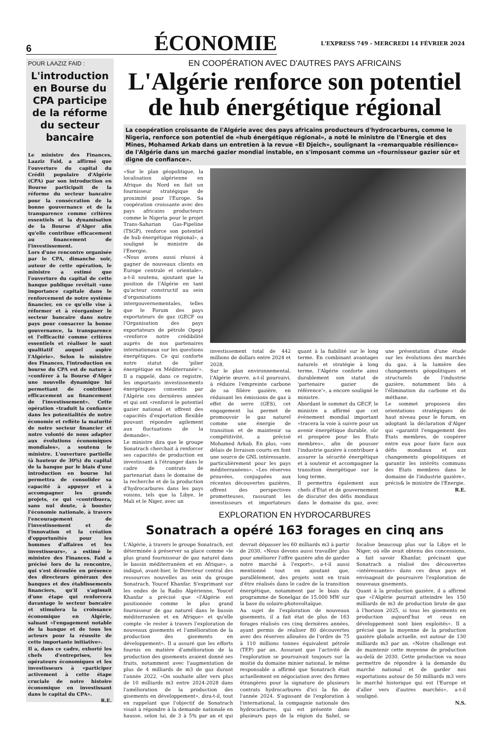6 ÉCONOMIE
L'EXPRESS 749 - MERCREDI 14 FÉVRIER 2024
POUR LAAZIZ FAID :
L'introduction en Bourse du CPA participe de la réforme du secteur bancaire
Le ministre des Finances, Laaziz Faid, a affirmé que l'ouverture du capital du Crédit populaire d'Algérie (CPA) par son introduction en Bourse participait de la réforme du secteur bancaire pour la consécration de la bonne gouvernance et de la transparence comme critères essentiels et la dynamisation de la Bourse d'Alger afin qu'elle contribue efficacement au financement de l'investissement.
Lors d'une rencontre organisée par le CPA, dimanche soir, autour de cette opération, le ministre a estimé que l'ouverture du capital de cette banque publique revêtait «une importance capitale dans le renforcement de notre système financier, en ce qu'elle vise à réformer et à réorganiser le secteur bancaire dans notre pays pour consacrer la bonne gouvernance, la transparence et l'efficacité comme critères essentiels et réaliser le saut qualitatif auquel aspire l'Algérie». Selon le ministre des Finances, l'introduction en bourse du CPA est de nature à «conférer à la Bourse d'Alger une nouvelle dynamique lui permettant de contribuer efficacement au financement de l'investissement». Cette opération «traduit la confiance dans les potentialités de notre économie et reflète la maturité de notre secteur financier et notre volonté de nous adapter aux évolutions économiques mondiales», a soutenu le ministre. L'ouverture partielle (à hauteur de 30%) du capital de la banque par le biais d'une introduction en bourse lui permettra de consolider sa capacité à appuyer et à accompagner les grands projets, ce qui «contribuera, sans nul doute, à booster l'économie nationale, à travers l'encouragement de l'investissement et de l'innovation et la création d'opportunités pour les hommes d'affaires et les investisseurs», a estimé le ministre des Finances. Faid a précisé lors de la rencontre, qui s'est déroulée en présence des directeurs généraux des banques et des établissements financiers, qu'il s'agissait d'une étape qui renforcera davantage le secteur bancaire et stimulera la croissance économique en Algérie, saluant «l'engagement notable de la banque et de tous les acteurs pour la réussite de cette importante initiative».
Il a, dans ce cadre, exhorté les chefs d'entreprises, les opérateurs économiques et les investisseurs à «participer activement à cette étape cruciale de notre histoire économique en investissant dans le capital du CPA».
R.E.
EN COOPÉRATION AVEC D'AUTRES PAYS AFRICAINS
L'Algérie renforce son potentiel de hub énergétique régional
La coopération croissante de l'Algérie avec des pays africains producteurs d'hydrocarbures, comme le Nigeria, renforce son potentiel de «hub énergétique régional», a noté le ministre de l'Energie et des Mines, Mohamed Arkab dans un entretien à la revue «El Djeich», soulignant la «remarquable résilience» de l'Algérie dans un marché gazier mondial instable, en s'imposant comme un «fournisseur gazier sûr et digne de confiance».
«Sur le plan géopolitique, la localisation algérienne en Afrique du Nord en fait un fournisseur stratégique de proximité pour l'Europe. Sa coopération croissante avec des pays africains producteurs comme le Nigeria pour le projet Trans-Saharian Gas-Pipeline (TSGP), renforce son potentiel de hub énergétique régional», a souligné le ministre de l'Energie.
«Nous avons aussi réussi à gagner de nouveaux clients en Europe centrale et orientale», a-t-il soutenu, ajoutant que la position de l'Algérie en tant qu'acteur constructif au sein d'organisations intergouvernementales, telles que le Forum des pays exportateurs de gaz (GECF ou l'Organisation des pays exportateurs de pétrole Opep) «renforce notre crédibilité auprès de nos partenaires internationaux sur les questions énergétiques. Ce qui conforte notre statut de 'pilier énergétique en Méditerranée'». Il a rappelé, dans ce registre, les importants investissements énergétiques consentis par l'Algérie ces dernières années et qui ont «renforcé le potentiel gazier national et offrent des capacités d'exportation flexible pouvant répondre agilement aux fluctuations de la demande».
Le ministre dira que le groupe Sonatrach cherchait à renforcer ses capacités de production en investissant à l'étranger dans le cadre de contrats de partenariat dans le domaine de la recherche et de la production d'hydrocarbures dans les pays voisins, tels que la Libye, le Mali et le Niger, avec un
investissement total de 442 millions de dollars entre 2024 et 2028.
Sur le plan environnemental, l'Algérie œuvre, a-t-il poursuivi, à réduire l'empreinte carbone de sa filière gazière, en réduisant les émissions de gaz à effet de serre (GES), cet engagement lui permet de promouvoir le gaz naturel comme une énergie de transition et de maintenir sa compétitivité, a précisé Mohamed Arkab. En plus, «ses délais de livraison courts en font une source de GNL intéressante, particulièrement pour les pays méditerranéens». «Les réserves prouvées, conjuguées aux récentes découvertes gazières, offrent des perspectives prometteuses, rassurant les investisseurs et importateurs quant à la fiabilité sur le long terme. En combinant avantages naturels et stratégie à long terme, l'Algérie conforte ainsi durablement son statut de 'partenaire gazier de référence'», a encore souligné le ministre.
Abordant le sommet du GECF, le ministre a affirmé que cet évènement mondial important «tracera la voie à suivre pour un avenir énergétique durable, sûr et prospère pour les Etats membres», afin de pousser l'industrie gazière à contribuer à assurer la sécurité énergétique et à soutenir et accompagner la transition énergétique sur le long terme.
Il permettra également aux chefs d'Etat et de gouvernement de discuter des défis mondiaux dans le domaine du gaz, avec une présentation d'une étude sur les évolutions des marchés du gaz, à la lumière des changements géopolitiques et structurels de l'industrie gazière, notamment liés à l'élimination du carbone et du méthane.
Le sommet proposera des orientations stratégiques de haut niveau pour le forum, en adoptant la déclaration d'Alger qui «garantit l'engagement des Etats membres, de coopérer entre eux pour faire face aux défis mondiaux et aux changements géopolitiques et garantir les intérêts communs des Etats membres dans le domaine de l'industrie gazière», précis& le ministre de l'Energie.
R.E.
EXPLORATION EN HYDROCARBURES
Sonatrach a opéré 163 forages en cinq ans
L'Algérie, à travers le groupe Sonatrach, est déterminée à préserver sa place comme «le plus grand fournisseur de gaz naturel dans le bassin méditerranéen et en Afrique», a indiqué, avant-hier, le Directeur central des ressources nouvelles au sein du groupe Sonatrach, Youcef Khanfar. S'exprimant sur les ondes de la Radio Algérienne, Youcef Khanfar a précisé que «l'Algérie est positionnée comme le plus grand fournisseur de gaz naturel dans le bassin méditerranéen et en Afrique» et qu'elle compte «le rester à travers l'exploration de nouveaux gisements et l'amélioration de la production des gisements en développement». Il a assuré que les efforts fournis en matière d'amélioration de la production des gisements avaient donné ses fruits, notamment avec l'augmentation de plus de 4 milliards de m3 de gaz durant l'année 2022. «On souhaite aller vers plus de 10 milliards m3 entre 2024-2028 dans l'amélioration de la production des gisements en développement», dira-t-il, tout en rappelant que l'objectif de Sonatrach visait à répondre à la demande nationale en hausse, selon lui, de 3 à 5% par an et qui devrait dépasser les 60 milliards m3 à partir de 2030. «Nous devons aussi travailler plus pour améliorer l'offre gazière afin de garder notre marché à l'export», a-t-il aussi mentionné tout en ajoutant que, parallèlement, des projets sont en train d'être réalisés dans le cadre de la transition énergétique, notamment par le biais du programme de Sonelgaz de 15.000 MW sur la base du solaire-photovoltaïque.
Au sujet de l'exploration de nouveaux gisements, il a fait état de plus de 163 forages réalisés ces cinq dernières années, ayant permis de réaliser 80 découvertes avec des réserves allouées de l'ordre de 75 à 110 millions tonnes équivalent pétrole (TEP) par an. Assurant que l'activité de l'exploration se poursuivait toujours sur la moitié du domaine minier national, le même responsable a affirmé que Sonatrach était actuellement en négociation avec des firmes étrangères pour la signature de plusieurs contrats hydrocarbures d'ici la fin de l'année 2024. S'agissant de l'exploration à l'international, la compagnie nationale des hydrocarbures, qui est présente dans plusieurs pays de la région du Sahel, se focalise beaucoup plus sur la Libye et le Niger, où elle avait obtenu des concessions, a fait savoir Khanfar, précisant que Sonatrach a réalisé des découvertes «intéressantes» dans ces deux pays et envisageait de poursuivre l'exploration de nouveaux gisements.
Quant à la production gazière, il a affirmé que «l'Algérie pourrait atteindre les 150 milliards de m3 de production brute de gaz à l'horizon 2025, si tous les gisements en production aujourd'hui et ceux en développement sont bien exploités». Il a précisé que la moyenne de la production gazière globale actuelle, est autour de 130 milliards m3 par an. «Notre challenge est de maintenir cette moyenne de production au-delà de 2030. Cette production va nous permettre de répondre à la demande du marché national et de garder nos exportations autour de 50 milliards m3 vers le marché historique qui est l'Europe et d'aller vers d'autres marchés», a-t-il souligné.
N.S.